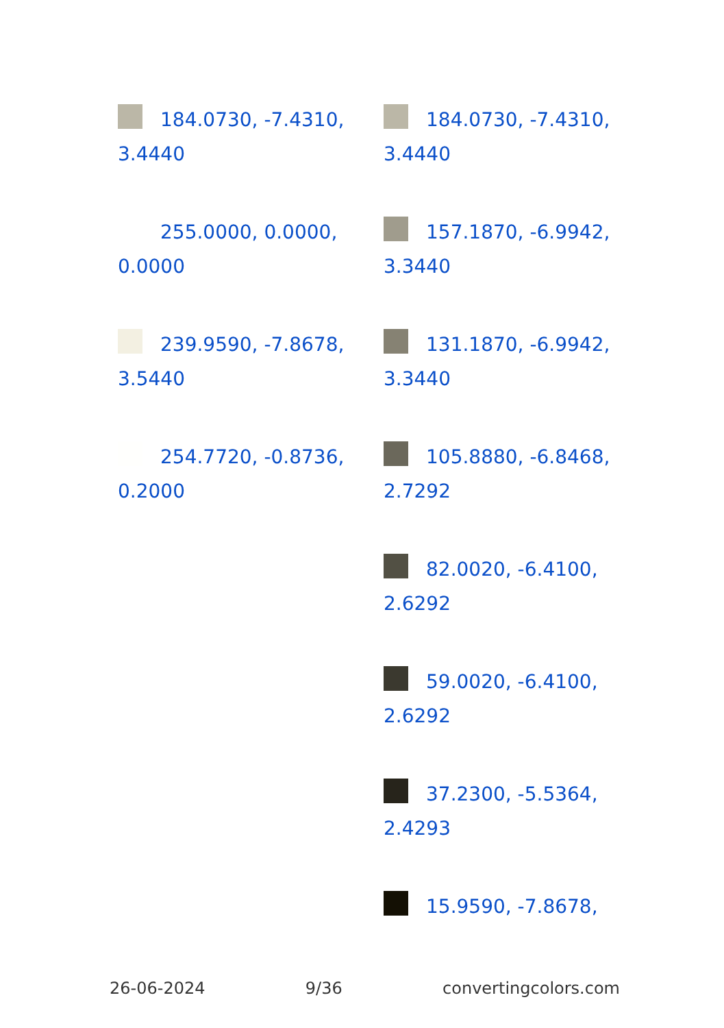184.0730, -7.4310, 3.4440
255.0000, 0.0000, 0.0000
239.9590, -7.8678, 3.5440
254.7720, -0.8736, 0.2000
184.0730, -7.4310, 3.4440
157.1870, -6.9942, 3.3440
131.1870, -6.9942, 3.3440
105.8880, -6.8468, 2.7292
82.0020, -6.4100, 2.6292
59.0020, -6.4100, 2.6292
37.2300, -5.5364, 2.4293
15.9590, -7.8678,
26-06-2024 9/36 convertingcolors.com